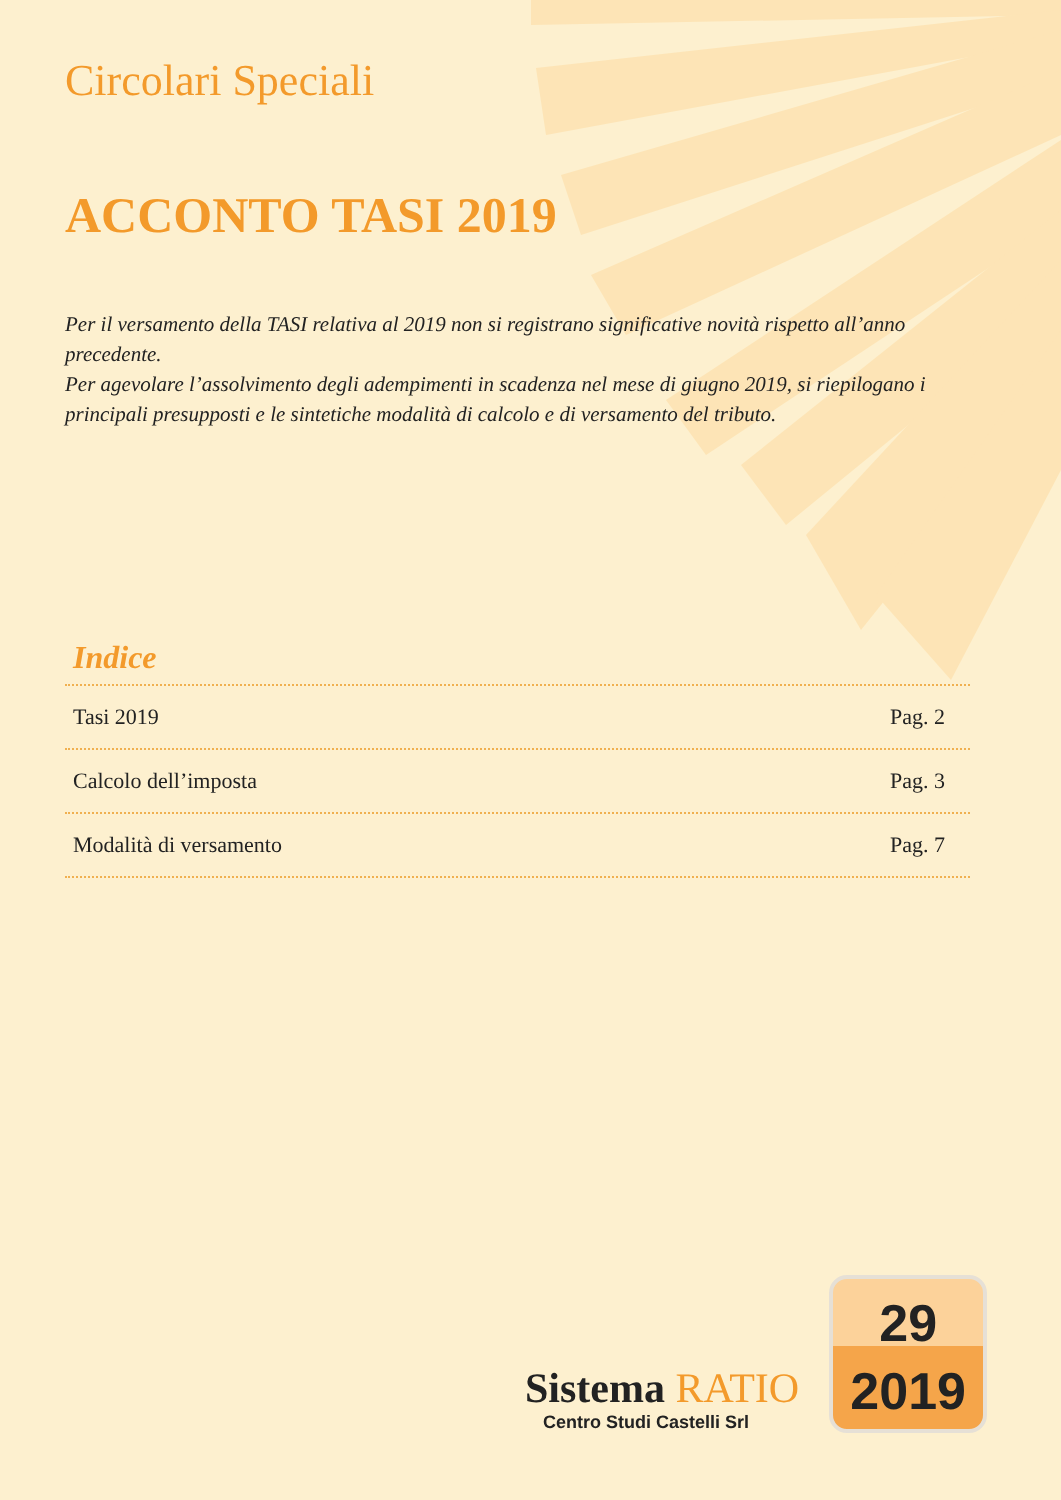Circolari Speciali
ACCONTO TASI 2019
Per il versamento della TASI relativa al 2019 non si registrano significative novità rispetto all’anno precedente.
Per agevolare l’assolvimento degli adempimenti in scadenza nel mese di giugno 2019, si riepilogano i principali presupposti e le sintetiche modalità di calcolo e di versamento del tributo.
Indice
Tasi 2019 Pag. 2
Calcolo dell’imposta Pag. 3
Modalità di versamento Pag. 7
Sistema RATIO
Centro Studi Castelli Srl
29
2019